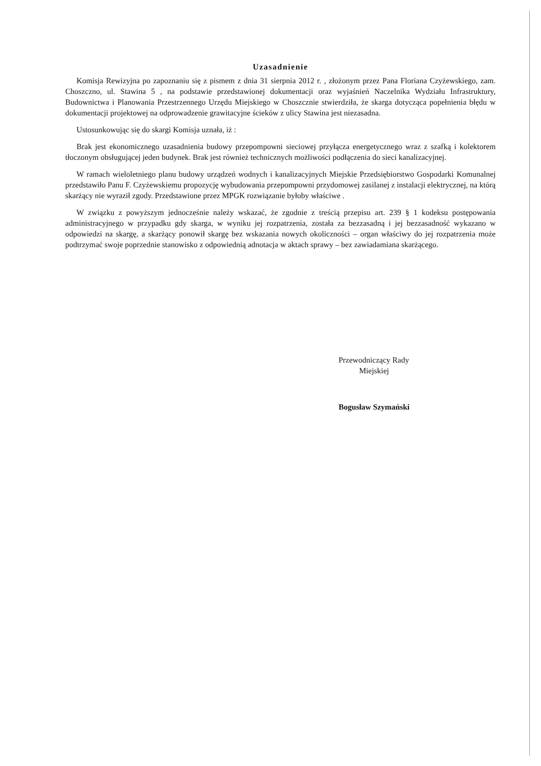Uzasadnienie
Komisja Rewizyjna po zapoznaniu się z pismem z dnia 31 sierpnia 2012 r. , złożonym przez Pana Floriana Czyżewskiego, zam. Choszczno, ul. Stawina 5 , na podstawie przedstawionej dokumentacji oraz wyjaśnień Naczelnika Wydziału Infrastruktury, Budownictwa i Planowania Przestrzennego Urzędu Miejskiego w Choszcznie stwierdziła, że skarga dotycząca popełnienia błędu w dokumentacji projektowej na odprowadzenie grawitacyjne ścieków z ulicy Stawina jest niezasadna.
Ustosunkowując się do skargi Komisja uznała, iż :
Brak jest ekonomicznego uzasadnienia budowy przepompowni sieciowej przyłącza energetycznego wraz z szafką i kolektorem tłoczonym obsługującej jeden budynek. Brak jest również technicznych możliwości podłączenia do sieci kanalizacyjnej.
W ramach wieloletniego planu budowy urządzeń wodnych i kanalizacyjnych Miejskie Przedsiębiorstwo Gospodarki Komunalnej przedstawiło Panu F. Czyżewskiemu propozycję wybudowania przepompowni przydomowej zasilanej z instalacji elektrycznej, na którą skarżący nie wyraził zgody. Przedstawione przez MPGK rozwiązanie byłoby właściwe .
W związku z powyższym jednocześnie należy wskazać, że zgodnie z treścią przepisu art. 239 § 1 kodeksu postępowania administracyjnego w przypadku gdy skarga, w wyniku jej rozpatrzenia, została za bezzasadną i jej bezzasadność wykazano w odpowiedzi na skargę, a skarżący ponowił skargę bez wskazania nowych okoliczności – organ właściwy do jej rozpatrzenia może podtrzymać swoje poprzednie stanowisko z odpowiednią adnotacja w aktach sprawy – bez zawiadamiana skarżącego.
Przewodniczący Rady
Miejskiej
Bogusław Szymański